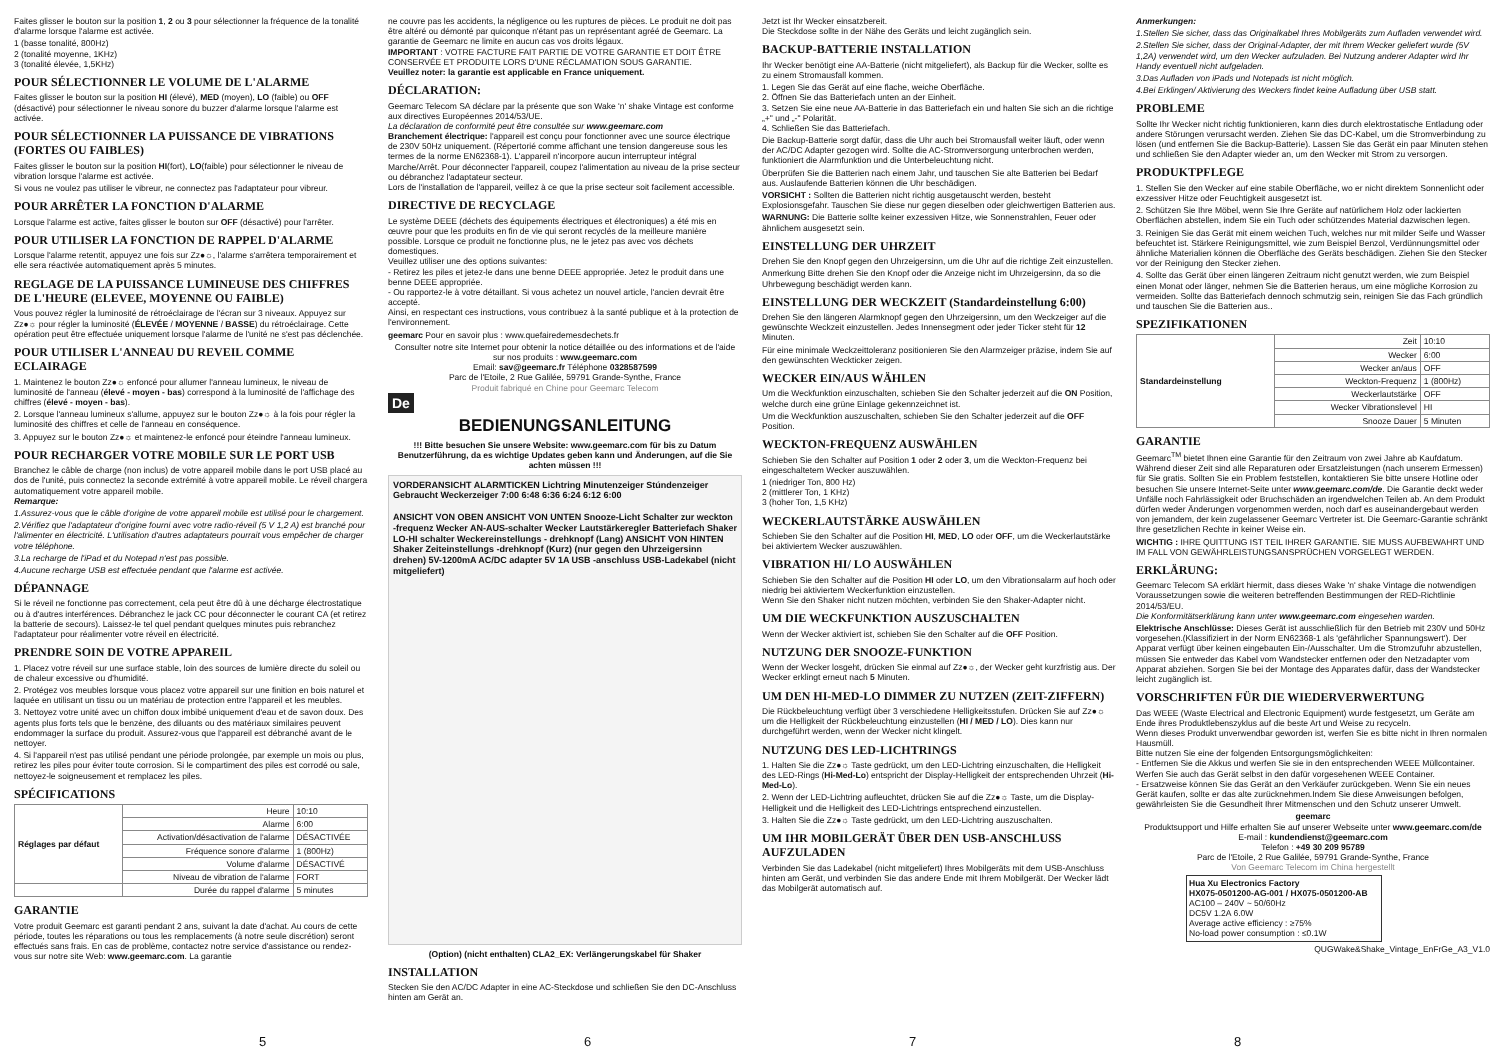Faites glisser le bouton sur la position 1, 2 ou 3 pour sélectionner la fréquence de la tonalité d'alarme lorsque l'alarme est activée.
1 (basse tonalité, 800Hz)
2 (tonalité moyenne, 1KHz)
3 (tonalité élevée, 1,5KHz)
POUR SÉLECTIONNER LE VOLUME DE L'ALARME
Faites glisser le bouton sur la position HI (élevé), MED (moyen), LO (faible) ou OFF (désactivé) pour sélectionner le niveau sonore du buzzer d'alarme lorsque l'alarme est activée.
POUR SÉLECTIONNER LA PUISSANCE DE VIBRATIONS (FORTES OU FAIBLES)
Faites glisser le bouton sur la position HI(fort), LO(faible) pour sélectionner le niveau de vibration lorsque l'alarme est activée.
Si vous ne voulez pas utiliser le vibreur, ne connectez pas l'adaptateur pour vibreur.
POUR ARRÊTER LA FONCTION D'ALARME
Lorsque l'alarme est active, faites glisser le bouton sur OFF (désactivé) pour l'arrêter.
POUR UTILISER LA FONCTION DE RAPPEL D'ALARME
Lorsque l'alarme retentit, appuyez une fois sur Zz●☼, l'alarme s'arrêtera temporairement et elle sera réactivée automatiquement après 5 minutes.
REGLAGE DE LA PUISSANCE LUMINEUSE DES CHIFFRES DE L'HEURE (ELEVEE, MOYENNE OU FAIBLE)
Vous pouvez régler la luminosité de rétroéclairage de l'écran sur 3 niveaux. Appuyez sur Zz●☼ pour régler la luminosité (ÉLEVÉE / MOYENNE / BASSE) du rétroéclairage. Cette opération peut être effectuée uniquement lorsque l'alarme de l'unité ne s'est pas déclenchée.
POUR UTILISER L'ANNEAU DU REVEIL COMME ECLAIRAGE
1. Maintenez le bouton Zz●☼ enfoncé pour allumer l'anneau lumineux, le niveau de luminosité de l'anneau (élevé - moyen - bas) correspond à la luminosité de l'affichage des chiffres (élevé - moyen - bas).
2. Lorsque l'anneau lumineux s'allume, appuyez sur le bouton Zz●☼ à la fois pour régler la luminosité des chiffres et celle de l'anneau en conséquence.
3. Appuyez sur le bouton Zz●☼ et maintenez-le enfoncé pour éteindre l'anneau lumineux.
POUR RECHARGER VOTRE MOBILE SUR LE PORT USB
Branchez le câble de charge (non inclus) de votre appareil mobile dans le port USB placé au dos de l'unité, puis connectez la seconde extrémité à votre appareil mobile. Le réveil chargera automatiquement votre appareil mobile.
Remarque:
1.Assurez-vous que le câble d'origine de votre appareil mobile est utilisé pour le chargement.
2.Vérifiez que l'adaptateur d'origine fourni avec votre radio-réveil (5 V 1,2 A) est branché pour l'alimenter en électricité. L'utilisation d'autres adaptateurs pourrait vous empêcher de charger votre téléphone.
3.La recharge de l'iPad et du Notepad n'est pas possible.
4.Aucune recharge USB est effectuée pendant que l'alarme est activée.
DÉPANNAGE
Si le réveil ne fonctionne pas correctement, cela peut être dû à une décharge électrostatique ou à d'autres interférences. Débranchez le jack CC pour déconnecter le courant CA (et retirez la batterie de secours). Laissez-le tel quel pendant quelques minutes puis rebranchez l'adaptateur pour réalimenter votre réveil en électricité.
PRENDRE SOIN DE VOTRE APPAREIL
1. Placez votre réveil sur une surface stable, loin des sources de lumière directe du soleil ou de chaleur excessive ou d'humidité.
2. Protégez vos meubles lorsque vous placez votre appareil sur une finition en bois naturel et laquée en utilisant un tissu ou un matériau de protection entre l'appareil et les meubles.
3. Nettoyez votre unité avec un chiffon doux imbibé uniquement d'eau et de savon doux. Des agents plus forts tels que le benzène, des diluants ou des matériaux similaires peuvent endommager la surface du produit. Assurez-vous que l'appareil est débranché avant de le nettoyer.
4. Si l'appareil n'est pas utilisé pendant une période prolongée, par exemple un mois ou plus, retirez les piles pour éviter toute corrosion. Si le compartiment des piles est corrodé ou sale, nettoyez-le soigneusement et remplacez les piles.
SPÉCIFICATIONS
| Réglages par défaut | Heure | 10:10 |
| | Alarme | 6:00 |
| | Activation/désactivation de l'alarme | DÉSACTIVÉE |
| | Fréquence sonore d'alarme | 1 (800Hz) |
| | Volume d'alarme | DÉSACTIVÉ |
| | Niveau de vibration de l'alarme | FORT |
| | Durée du rappel d'alarme | 5 minutes |
GARANTIE
Votre produit Geemarc est garanti pendant 2 ans, suivant la date d'achat. Au cours de cette période, toutes les réparations ou tous les remplacements (à notre seule discrétion) seront effectués sans frais. En cas de problème, contactez notre service d'assistance ou rendez-vous sur notre site Web: www.geemarc.com. La garantie
ne couvre pas les accidents, la négligence ou les ruptures de pièces. Le produit ne doit pas être altéré ou démonté par quiconque n'étant pas un représentant agréé de Geemarc. La garantie de Geemarc ne limite en aucun cas vos droits légaux.
IMPORTANT : VOTRE FACTURE FAIT PARTIE DE VOTRE GARANTIE ET DOIT ÊTRE CONSERVÉE ET PRODUITE LORS D'UNE RÉCLAMATION SOUS GARANTIE.
Veuillez noter: la garantie est applicable en France uniquement.
DÉCLARATION:
Geemarc Telecom SA déclare par la présente que son Wake 'n' shake Vintage est conforme aux directives Européennes 2014/53/UE.
La déclaration de conformité peut être consultée sur www.geemarc.com
Branchement électrique: l'appareil est conçu pour fonctionner avec une source électrique de 230V 50Hz uniquement. (Répertorié comme affichant une tension dangereuse sous les termes de la norme EN62368-1). L'appareil n'incorpore aucun interrupteur intégral Marche/Arrêt. Pour déconnecter l'appareil, coupez l'alimentation au niveau de la prise secteur ou débranchez l'adaptateur secteur.
Lors de l'installation de l'appareil, veillez à ce que la prise secteur soit facilement accessible.
DIRECTIVE DE RECYCLAGE
Le système DEEE (déchets des équipements électriques et électroniques) a été mis en œuvre pour que les produits en fin de vie qui seront recyclés de la meilleure manière possible. Lorsque ce produit ne fonctionne plus, ne le jetez pas avec vos déchets domestiques.
Veuillez utiliser une des options suivantes:
- Retirez les piles et jetez-le dans une benne DEEE appropriée. Jetez le produit dans une benne DEEE appropriée.
- Ou rapportez-le à votre détaillant. Si vous achetez un nouvel article, l'ancien devrait être accepté.
Ainsi, en respectant ces instructions, vous contribuez à la santé publique et à la protection de l'environnement.
geemarc Pour en savoir plus : www.quefairedemesdechets.fr
Consulter notre site Internet pour obtenir la notice détaillée ou des informations et de l'aide sur nos produits : www.geemarc.com
Email: sav@geemarc.fr Téléphone 0328587599
Parc de l'Etoile, 2 Rue Galilée, 59791 Grande-Synthe, France
Produit fabriqué en Chine pour Geemarc Telecom
De
BEDIENUNGSANLEITUNG
!!! Bitte besuchen Sie unsere Website: www.geemarc.com für bis zu Datum Benutzerführung, da es wichtige Updates geben kann und Änderungen, auf die Sie achten müssen !!!
VORDERANSICHT ALARMTICKEN Lichtring Minutenzeiger Stúndenzeiger Gebraucht Weckerzeiger 7:00 6:48 6:36 6:24 6:12 6:00
ANSICHT VON OBEN ANSICHT VON UNTEN Snooze-Licht Schalter zur weckton -frequenz Wecker AN-AUS-schalter Wecker Lautstärkeregler Batteriefach Shaker LO-HI schalter Weckereinstellungs - drehknopf (Lang) ANSICHT VON HINTEN Shaker Zeiteinstellungs -drehknopf (Kurz) (nur gegen den Uhrzeigersinn drehen) 5V-1200mA AC/DC adapter 5V 1A USB -anschluss USB-Ladekabel (nicht mitgeliefert)
(Option) (nicht enthalten) CLA2_EX: Verlängerungskabel für Shaker
INSTALLATION
Stecken Sie den AC/DC Adapter in eine AC-Steckdose und schließen Sie den DC-Anschluss hinten am Gerät an.
Jetzt ist Ihr Wecker einsatzbereit.
Die Steckdose sollte in der Nähe des Geräts und leicht zugänglich sein.
BACKUP-BATTERIE INSTALLATION
Ihr Wecker benötigt eine AA-Batterie (nicht mitgeliefert), als Backup für die Wecker, sollte es zu einem Stromausfall kommen.
1. Legen Sie das Gerät auf eine flache, weiche Oberfläche.
2. Öffnen Sie das Batteriefach unten an der Einheit.
3. Setzen Sie eine neue AA-Batterie in das Batteriefach ein und halten Sie sich an die richtige „+" und „-" Polarität.
4. Schließen Sie das Batteriefach.
Die Backup-Batterie sorgt dafür, dass die Uhr auch bei Stromausfall weiter läuft, oder wenn der AC/DC Adapter gezogen wird. Sollte die AC-Stromversorgung unterbrochen werden, funktioniert die Alarmfunktion und die Unterbeleuchtung nicht.
Überprüfen Sie die Batterien nach einem Jahr, und tauschen Sie alte Batterien bei Bedarf aus. Auslaufende Batterien können die Uhr beschädigen.
VORSICHT : Sollten die Batterien nicht richtig ausgetauscht werden, besteht Explosionsgefahr. Tauschen Sie diese nur gegen dieselben oder gleichwertigen Batterien aus.
WARNUNG: Die Batterie sollte keiner exzessiven Hitze, wie Sonnenstrahlen, Feuer oder ähnlichem ausgesetzt sein.
EINSTELLUNG DER UHRZEIT
Drehen Sie den Knopf gegen den Uhrzeigersinn, um die Uhr auf die richtige Zeit einzustellen.
Anmerkung Bitte drehen Sie den Knopf oder die Anzeige nicht im Uhrzeigersinn, da so die Uhrbewegung beschädigt werden kann.
EINSTELLUNG DER WECKZEIT (Standardeinstellung 6:00)
Drehen Sie den längeren Alarmknopf gegen den Uhrzeigersinn, um den Weckzeiger auf die gewünschte Weckzeit einzustellen. Jedes Innensegment oder jeder Ticker steht für 12 Minuten.
Für eine minimale Weckzeittoleranz positionieren Sie den Alarmzeiger präzise, indem Sie auf den gewünschten Weckticker zeigen.
WECKER EIN/AUS WÄHLEN
Um die Weckfunktion einzuschalten, schieben Sie den Schalter jederzeit auf die ON Position, welche durch eine grüne Einlage gekennzeichnet ist.
Um die Weckfunktion auszuschalten, schieben Sie den Schalter jederzeit auf die OFF Position.
WECKTON-FREQUENZ AUSWÄHLEN
Schieben Sie den Schalter auf Position 1 oder 2 oder 3, um die Weckton-Frequenz bei eingeschaltetem Wecker auszuwählen.
1 (niedriger Ton, 800 Hz)
2 (mittlerer Ton, 1 KHz)
3 (hoher Ton, 1,5 KHz)
WECKERLAUTSTÄRKE AUSWÄHLEN
Schieben Sie den Schalter auf die Position HI, MED, LO oder OFF, um die Weckerlautstärke bei aktiviertem Wecker auszuwählen.
VIBRATION HI/ LO AUSWÄHLEN
Schieben Sie den Schalter auf die Position HI oder LO, um den Vibrationsalarm auf hoch oder niedrig bei aktiviertem Weckerfunktion einzustellen.
Wenn Sie den Shaker nicht nutzen möchten, verbinden Sie den Shaker-Adapter nicht.
UM DIE WECKFUNKTION AUSZUSCHALTEN
Wenn der Wecker aktiviert ist, schieben Sie den Schalter auf die OFF Position.
NUTZUNG DER SNOOZE-FUNKTION
Wenn der Wecker losgeht, drücken Sie einmal auf Zz●☼, der Wecker geht kurzfristig aus. Der Wecker erklingt erneut nach 5 Minuten.
UM DEN HI-MED-LO DIMMER ZU NUTZEN (ZEIT-ZIFFERN)
Die Rückbeleuchtung verfügt über 3 verschiedene Helligkeitsstufen. Drücken Sie auf Zz●☼ um die Helligkeit der Rückbeleuchtung einzustellen (HI / MED / LO). Dies kann nur durchgeführt werden, wenn der Wecker nicht klingelt.
NUTZUNG DES LED-LICHTRINGS
1. Halten Sie die Zz●☼ Taste gedrückt, um den LED-Lichtring einzuschalten, die Helligkeit des LED-Rings (Hi-Med-Lo) entspricht der Display-Helligkeit der entsprechenden Uhrzeit (Hi-Med-Lo).
2. Wenn der LED-Lichtring aufleuchtet, drücken Sie auf die Zz●☼ Taste, um die Display-Helligkeit und die Helligkeit des LED-Lichtrings entsprechend einzustellen.
3. Halten Sie die Zz●☼ Taste gedrückt, um den LED-Lichtring auszuschalten.
UM IHR MOBILGERÄT ÜBER DEN USB-ANSCHLUSS AUFZULADEN
Verbinden Sie das Ladekabel (nicht mitgeliefert) Ihres Mobilgeräts mit dem USB-Anschluss hinten am Gerät, und verbinden Sie das andere Ende mit Ihrem Mobilgerät. Der Wecker lädt das Mobilgerät automatisch auf.
Anmerkungen:
1.Stellen Sie sicher, dass das Originalkabel Ihres Mobilgeräts zum Aufladen verwendet wird.
2.Stellen Sie sicher, dass der Original-Adapter, der mit Ihrem Wecker geliefert wurde (5V 1,2A) verwendet wird, um den Wecker aufzuladen. Bei Nutzung anderer Adapter wird Ihr Handy eventuell nicht aufgeladen.
3.Das Aufladen von iPads und Notepads ist nicht möglich.
4.Bei Erklingen/ Aktivierung des Weckers findet keine Aufladung über USB statt.
PROBLEME
Sollte Ihr Wecker nicht richtig funktionieren, kann dies durch elektrostatische Entladung oder andere Störungen verursacht werden. Ziehen Sie das DC-Kabel, um die Stromverbindung zu lösen (und entfernen Sie die Backup-Batterie). Lassen Sie das Gerät ein paar Minuten stehen und schließen Sie den Adapter wieder an, um den Wecker mit Strom zu versorgen.
PRODUKTPFLEGE
1. Stellen Sie den Wecker auf eine stabile Oberfläche, wo er nicht direktem Sonnenlicht oder exzessiver Hitze oder Feuchtigkeit ausgesetzt ist.
2. Schützen Sie Ihre Möbel, wenn Sie Ihre Geräte auf natürlichem Holz oder lackierten Oberflächen abstellen, indem Sie ein Tuch oder schützendes Material dazwischen legen.
3. Reinigen Sie das Gerät mit einem weichen Tuch, welches nur mit milder Seife und Wasser befeuchtet ist. Stärkere Reinigungsmittel, wie zum Beispiel Benzol, Verdünnungsmittel oder ähnliche Materialien können die Oberfläche des Geräts beschädigen. Ziehen Sie den Stecker vor der Reinigung den Stecker ziehen.
4. Sollte das Gerät über einen längeren Zeitraum nicht genutzt werden, wie zum Beispiel einen Monat oder länger, nehmen Sie die Batterien heraus, um eine mögliche Korrosion zu vermeiden. Sollte das Batteriefach dennoch schmutzig sein, reinigen Sie das Fach gründlich und tauschen Sie die Batterien aus..
SPEZIFIKATIONEN
| Standardeinstellung | Zeit | 10:10 |
| | Wecker | 6:00 |
| | Wecker an/aus | OFF |
| | Weckton-Frequenz | 1 (800Hz) |
| | Weckerlautstärke | OFF |
| | Wecker Vibrationslevel | HI |
| | Snooze Dauer | 5 Minuten |
GARANTIE
Geemarc<sup>TM</sup> bietet Ihnen eine Garantie für den Zeitraum von zwei Jahre ab Kaufdatum. Während dieser Zeit sind alle Reparaturen oder Ersatzleistungen (nach unserem Ermessen) für Sie gratis. Sollten Sie ein Problem feststellen, kontaktieren Sie bitte unsere Hotline oder besuchen Sie unsere Internet-Seite unter www.geemarc.com/de. Die Garantie deckt weder Unfälle noch Fahrlässigkeit oder Bruchschäden an irgendwelchen Teilen ab. An dem Produkt dürfen weder Änderungen vorgenommen werden, noch darf es auseinandergebaut werden von jemandem, der kein zugelassener Geemarc Vertreter ist. Die Geemarc-Garantie schränkt Ihre gesetzlichen Rechte in keiner Weise ein.
WICHTIG : IHRE QUITTUNG IST TEIL IHRER GARANTIE. SIE MUSS AUFBEWAHRT UND IM FALL VON GEWÄHRLEISTUNGSANSPRÜCHEN VORGELEGT WERDEN.
ERKLÄRUNG:
Geemarc Telecom SA erklärt hiermit, dass dieses Wake 'n' shake Vintage die notwendigen Voraussetzungen sowie die weiteren betreffenden Bestimmungen der RED-Richtlinie 2014/53/EU.
Die Konformitätserklärung kann unter www.geemarc.com eingesehen warden.
Elektrische Anschlüsse: Dieses Gerät ist ausschließlich für den Betrieb mit 230V und 50Hz vorgesehen.(Klassifiziert in der Norm EN62368-1 als 'gefährlicher Spannungswert'). Der Apparat verfügt über keinen eingebauten Ein-/Ausschalter. Um die Stromzufuhr abzustellen, müssen Sie entweder das Kabel vom Wandstecker entfernen oder den Netzadapter vom Apparat abziehen. Sorgen Sie bei der Montage des Apparates dafür, dass der Wandstecker leicht zugänglich ist.
VORSCHRIFTEN FÜR DIE WIEDERVERWERTUNG
Das WEEE (Waste Electrical and Electronic Equipment) wurde festgesetzt, um Geräte am Ende ihres Produktlebenszyklus auf die beste Art und Weise zu recyceln.
Wenn dieses Produkt unverwendbar geworden ist, werfen Sie es bitte nicht in Ihren normalen Hausmüll.
Bitte nutzen Sie eine der folgenden Entsorgungsmöglichkeiten:
- Entfernen Sie die Akkus und werfen Sie sie in den entsprechenden WEEE Müllcontainer. Werfen Sie auch das Gerät selbst in den dafür vorgesehenen WEEE Container.
- Ersatzweise können Sie das Gerät an den Verkäufer zurückgeben. Wenn Sie ein neues Gerät kaufen, sollte er das alte zurücknehmen.Indem Sie diese Anweisungen befolgen, gewährleisten Sie die Gesundheit Ihrer Mitmenschen und den Schutz unserer Umwelt.
geemarc
Produktsupport und Hilfe erhalten Sie auf unserer Webseite unter www.geemarc.com/de
E-mail : kundendienst@geemarc.com
Telefon : +49 30 209 95789
Parc de l'Etoile, 2 Rue Galilée, 59791 Grande-Synthe, France
Von Geemarc Telecom im China hergestellt
Hua Xu Electronics Factory
HX075-0501200-AG-001 / HX075-0501200-AB
AC100 – 240V ~ 50/60Hz
DC5V 1.2A 6.0W
Average active efficiency : ≥75%
No-load power consumption : ≤0.1W
QUGWake&Shake_Vintage_EnFrGe_A3_V1.0
5678